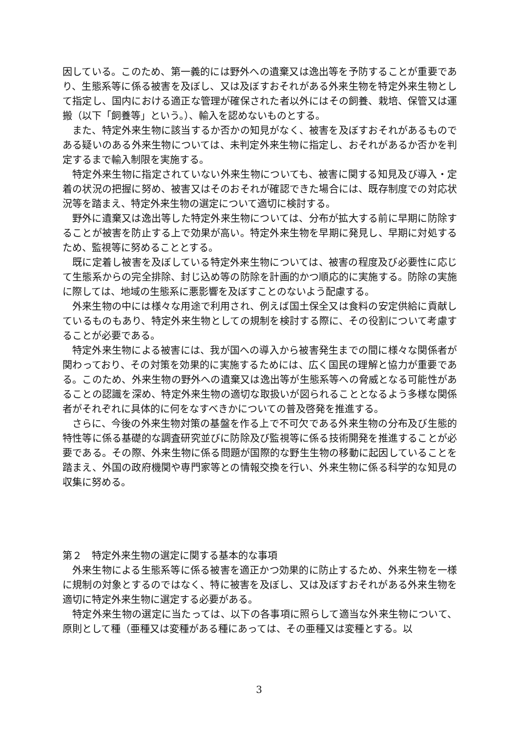因している。このため、第一義的には野外への遺棄又は逸出等を予防することが重要であり、生態系等に係る被害を及ぼし、又は及ぼすおそれがある外来生物を特定外来生物として指定し、国内における適正な管理が確保された者以外にはその飼養、栽培、保管又は運搬（以下「飼養等」という。）、輸入を認めないものとする。
また、特定外来生物に該当するか否かの知見がなく、被害を及ぼすおそれがあるものである疑いのある外来生物については、未判定外来生物に指定し、おそれがあるか否かを判定するまで輸入制限を実施する。
特定外来生物に指定されていない外来生物についても、被害に関する知見及び導入・定着の状況の把握に努め、被害又はそのおそれが確認できた場合には、既存制度での対応状況等を踏まえ、特定外来生物の選定について適切に検討する。
野外に遺棄又は逸出等した特定外来生物については、分布が拡大する前に早期に防除することが被害を防止する上で効果が高い。特定外来生物を早期に発見し、早期に対処するため、監視等に努めることとする。
既に定着し被害を及ぼしている特定外来生物については、被害の程度及び必要性に応じて生態系からの完全排除、封じ込め等の防除を計画的かつ順応的に実施する。防除の実施に際しては、地域の生態系に悪影響を及ぼすことのないよう配慮する。
外来生物の中には様々な用途で利用され、例えば国土保全又は食料の安定供給に貢献しているものもあり、特定外来生物としての規制を検討する際に、その役割について考慮することが必要である。
特定外来生物による被害には、我が国への導入から被害発生までの間に様々な関係者が関わっており、その対策を効果的に実施するためには、広く国民の理解と協力が重要である。このため、外来生物の野外への遺棄又は逸出等が生態系等への脅威となる可能性があることの認識を深め、特定外来生物の適切な取扱いが図られることとなるよう多様な関係者がそれぞれに具体的に何をなすべきかについての普及啓発を推進する。
さらに、今後の外来生物対策の基盤を作る上で不可欠である外来生物の分布及び生態的特性等に係る基礎的な調査研究並びに防除及び監視等に係る技術開発を推進することが必要である。その際、外来生物に係る問題が国際的な野生生物の移動に起因していることを踏まえ、外国の政府機関や専門家等との情報交換を行い、外来生物に係る科学的な知見の収集に努める。
第２　特定外来生物の選定に関する基本的な事項
外来生物による生態系等に係る被害を適正かつ効果的に防止するため、外来生物を一様に規制の対象とするのではなく、特に被害を及ぼし、又は及ぼすおそれがある外来生物を適切に特定外来生物に選定する必要がある。
特定外来生物の選定に当たっては、以下の各事項に照らして適当な外来生物について、原則として種（亜種又は変種がある種にあっては、その亜種又は変種とする。以
3